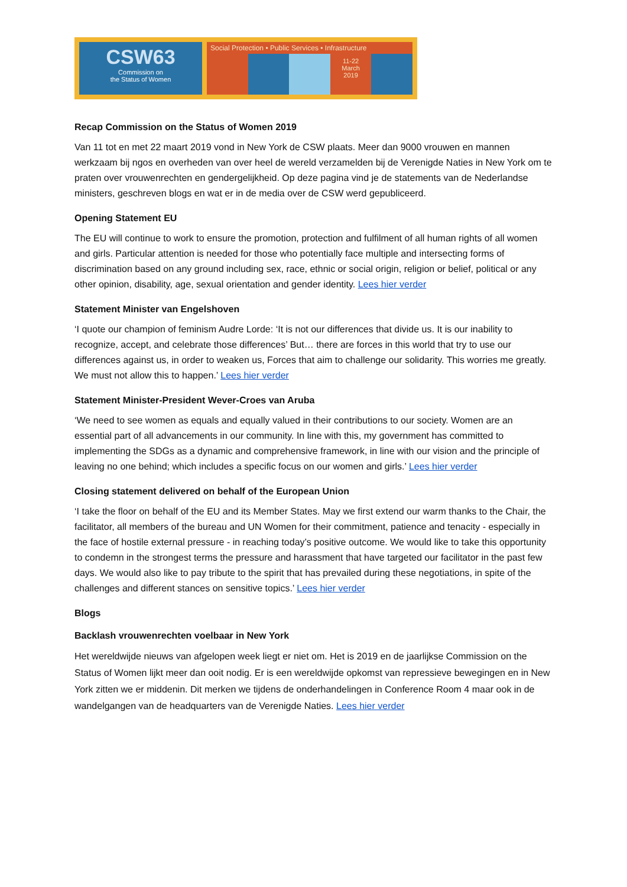CSW63
Commission on
the Status of Women
Social Protection • Public Services • Infrastructure
11-22
March
2019
Recap Commission on the Status of Women 2019
Van 11 tot en met 22 maart 2019 vond in New York de CSW plaats. Meer dan 9000 vrouwen en mannen werkzaam bij ngos en overheden van over heel de wereld verzamelden bij de Verenigde Naties in New York om te praten over vrouwenrechten en gendergelijkheid. Op deze pagina vind je de statements van de Nederlandse ministers, geschreven blogs en wat er in de media over de CSW werd gepubliceerd.
Opening Statement EU
The EU will continue to work to ensure the promotion, protection and fulfilment of all human rights of all women and girls. Particular attention is needed for those who potentially face multiple and intersecting forms of discrimination based on any ground including sex, race, ethnic or social origin, religion or belief, political or any other opinion, disability, age, sexual orientation and gender identity. Lees hier verder
Statement Minister van Engelshoven
‘I quote our champion of feminism Audre Lorde: ‘It is not our differences that divide us. It is our inability to recognize, accept, and celebrate those differences’ But… there are forces in this world that try to use our differences against us, in order to weaken us, Forces that aim to challenge our solidarity. This worries me greatly. We must not allow this to happen.’ Lees hier verder
Statement Minister-President Wever-Croes van Aruba
‘We need to see women as equals and equally valued in their contributions to our society. Women are an essential part of all advancements in our community. In line with this, my government has committed to implementing the SDGs as a dynamic and comprehensive framework, in line with our vision and the principle of leaving no one behind; which includes a specific focus on our women and girls.’ Lees hier verder
Closing statement delivered on behalf of the European Union
‘I take the floor on behalf of the EU and its Member States. May we first extend our warm thanks to the Chair, the facilitator, all members of the bureau and UN Women for their commitment, patience and tenacity - especially in the face of hostile external pressure - in reaching today’s positive outcome. We would like to take this opportunity to condemn in the strongest terms the pressure and harassment that have targeted our facilitator in the past few days. We would also like to pay tribute to the spirit that has prevailed during these negotiations, in spite of the challenges and different stances on sensitive topics.’ Lees hier verder
Blogs
Backlash vrouwenrechten voelbaar in New York
Het wereldwijde nieuws van afgelopen week liegt er niet om. Het is 2019 en de jaarlijkse Commission on the Status of Women lijkt meer dan ooit nodig. Er is een wereldwijde opkomst van repressieve bewegingen en in New York zitten we er middenin. Dit merken we tijdens de onderhandelingen in Conference Room 4 maar ook in de wandelgangen van de headquarters van de Verenigde Naties. Lees hier verder